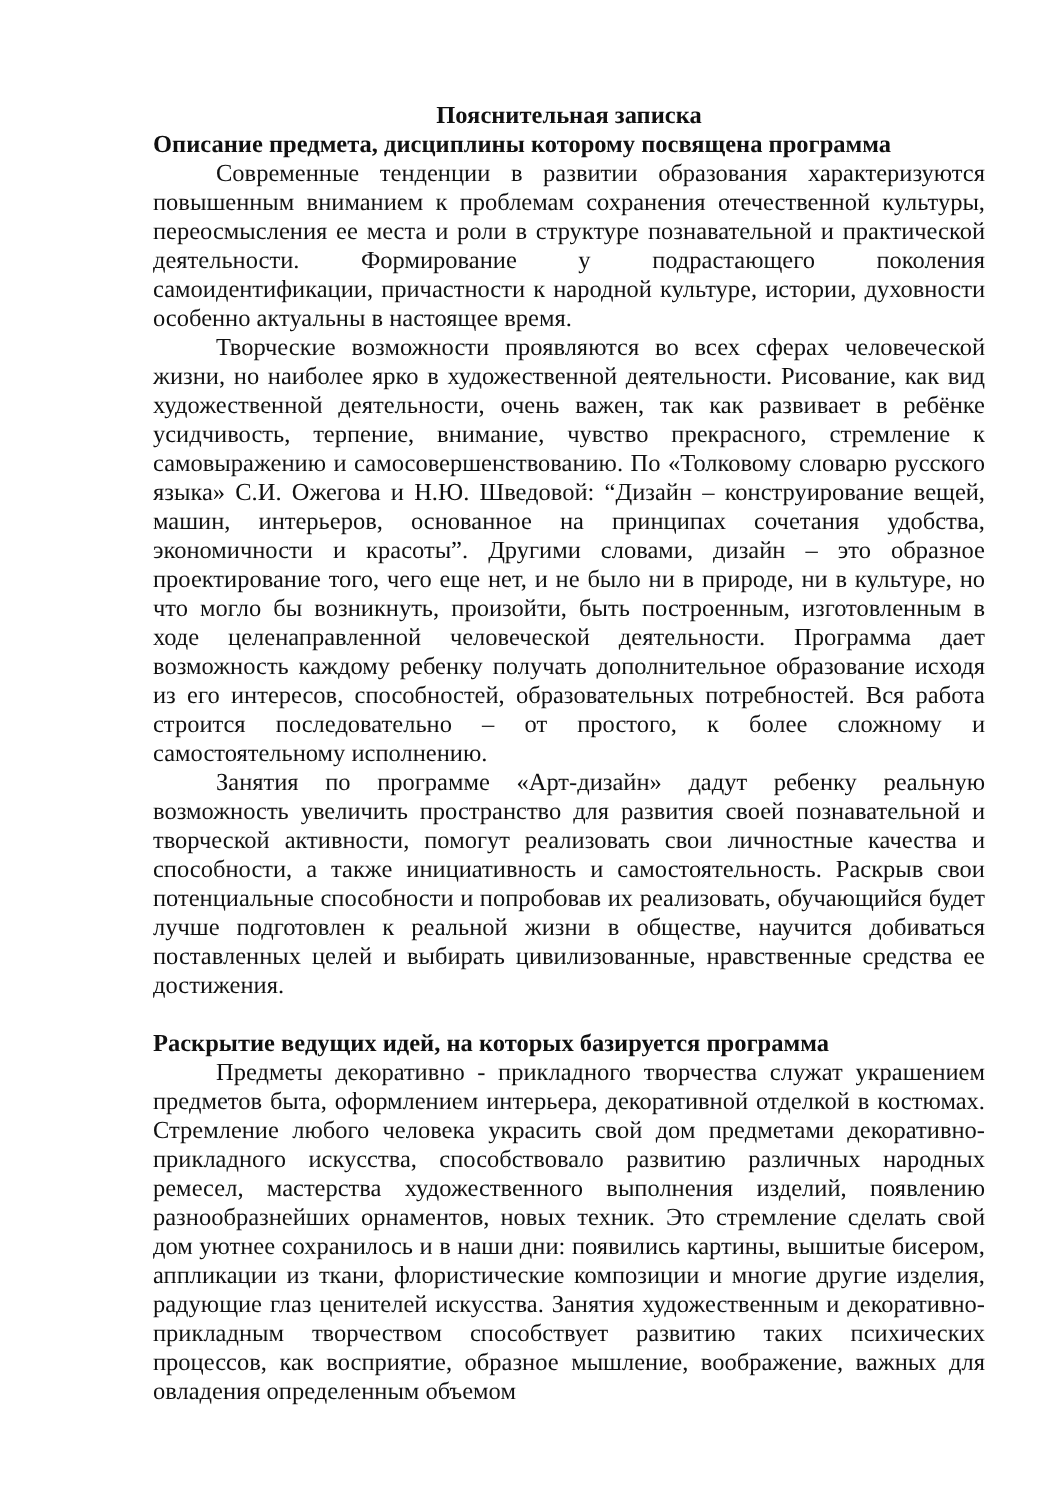Пояснительная записка
Описание предмета, дисциплины которому посвящена программа
Современные тенденции в развитии образования характеризуются повышенным вниманием к проблемам сохранения отечественной культуры, переосмысления ее места и роли в структуре познавательной и практической деятельности. Формирование у подрастающего поколения самоидентификации, причастности к народной культуре, истории, духовности особенно актуальны в настоящее время.
Творческие возможности проявляются во всех сферах человеческой жизни, но наиболее ярко в художественной деятельности. Рисование, как вид художественной деятельности, очень важен, так как развивает в ребёнке усидчивость, терпение, внимание, чувство прекрасного, стремление к самовыражению и самосовершенствованию. По «Толковому словарю русского языка» С.И. Ожегова и Н.Ю. Шведовой: “Дизайн – конструирование вещей, машин, интерьеров, основанное на принципах сочетания удобства, экономичности и красоты”. Другими словами, дизайн – это образное проектирование того, чего еще нет, и не было ни в природе, ни в культуре, но что могло бы возникнуть, произойти, быть построенным, изготовленным в ходе целенаправленной человеческой деятельности. Программа дает возможность каждому ребенку получать дополнительное образование исходя из его интересов, способностей, образовательных потребностей. Вся работа строится последовательно – от простого, к более сложному и самостоятельному исполнению.
Занятия по программе «Арт-дизайн» дадут ребенку реальную возможность увеличить пространство для развития своей познавательной и творческой активности, помогут реализовать свои личностные качества и способности, а также инициативность и самостоятельность. Раскрыв свои потенциальные способности и попробовав их реализовать, обучающийся будет лучше подготовлен к реальной жизни в обществе, научится добиваться поставленных целей и выбирать цивилизованные, нравственные средства ее достижения.
Раскрытие ведущих идей, на которых базируется программа
Предметы декоративно - прикладного творчества служат украшением предметов быта, оформлением интерьера, декоративной отделкой в костюмах. Стремление любого человека украсить свой дом предметами декоративно-прикладного искусства, способствовало развитию различных народных ремесел, мастерства художественного выполнения изделий, появлению разнообразнейших орнаментов, новых техник. Это стремление сделать свой дом уютнее сохранилось и в наши дни: появились картины, вышитые бисером, аппликации из ткани, флористические композиции и многие другие изделия, радующие глаз ценителей искусства. Занятия художественным и декоративно-прикладным творчеством способствует развитию таких психических процессов, как восприятие, образное мышление, воображение, важных для овладения определенным объемом